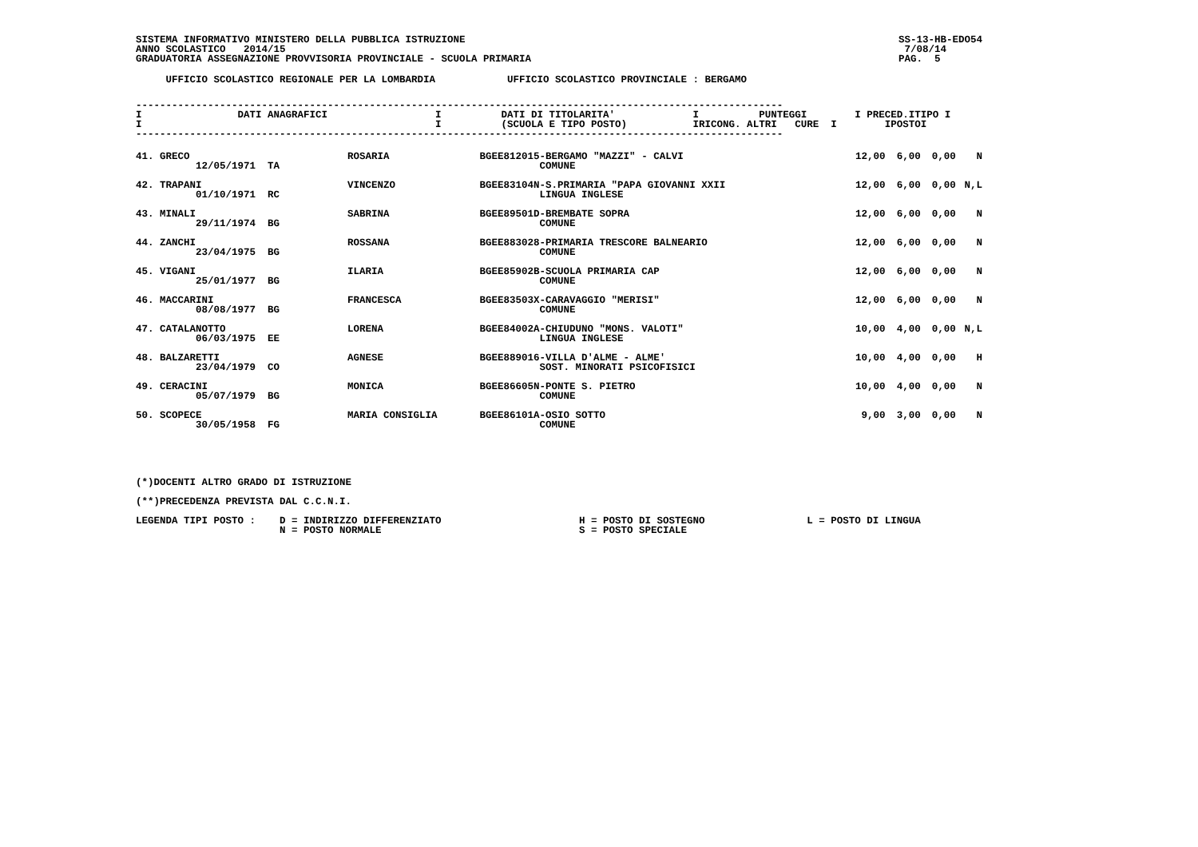SISTEMA INFORMATIVO MINISTERO DELLA PUBBLICA ISTRUZIONE
ANNO SCOLASTICO   2014/15
GRADUATORIA ASSEGNAZIONE PROVVISORIA PROVINCIALE - SCUOLA PRIMARIA
SS-13-HB-EDO54
 7/08/14
PAG.  5
     UFFICIO SCOLASTICO REGIONALE PER LA LOMBARDIA            UFFICIO SCOLASTICO PROVINCIALE : BERGAMO
------------------------------------------------------------------------------------------------------------
I                DATI ANAGRAFICI                  I          DATI DI TITOLARITA'             I          PUNTEGGI        I PRECED.ITIPO I
I                                                 I          (SCUOLA E TIPO POSTO)           IRICONG. ALTRI   CURE  I        IPOSTOI
------------------------------------------------------------------------------------------------------------
| 41. GRECO 12/05/1971 TA | ROSARIA | BGEE812015-BERGAMO "MAZZI" - CALVI COMUNE | 12,00 | 6,00 | 0,00 | N |
| 42. TRAPANI 01/10/1971 RC | VINCENZO | BGEE83104N-S.PRIMARIA "PAPA GIOVANNI XXII LINGUA INGLESE | 12,00 | 6,00 | 0,00 | N,L |
| 43. MINALI 29/11/1974 BG | SABRINA | BGEE89501D-BREMBATE SOPRA COMUNE | 12,00 | 6,00 | 0,00 | N |
| 44. ZANCHI 23/04/1975 BG | ROSSANA | BGEE883028-PRIMARIA TRESCORE BALNEARIO COMUNE | 12,00 | 6,00 | 0,00 | N |
| 45. VIGANI 25/01/1977 BG | ILARIA | BGEE85902B-SCUOLA PRIMARIA CAP COMUNE | 12,00 | 6,00 | 0,00 | N |
| 46. MACCARINI 08/08/1977 BG | FRANCESCA | BGEE83503X-CARAVAGGIO "MERISI" COMUNE | 12,00 | 6,00 | 0,00 | N |
| 47. CATALANOTTO 06/03/1975 EE | LORENA | BGEE84002A-CHIUDUNO "MONS. VALOTI" LINGUA INGLESE | 10,00 | 4,00 | 0,00 | N,L |
| 48. BALZARETTI 23/04/1979 CO | AGNESE | BGEE889016-VILLA D'ALME - ALME' SOST. MINORATI PSICOFISICI | 10,00 | 4,00 | 0,00 | H |
| 49. CERACINI 05/07/1979 BG | MONICA | BGEE86605N-PONTE S. PIETRO COMUNE | 10,00 | 4,00 | 0,00 | N |
| 50. SCOPECE 30/05/1958 FG | MARIA CONSIGLIA | BGEE86101A-OSIO SOTTO COMUNE | 9,00 | 3,00 | 0,00 | N |
(*)DOCENTI ALTRO GRADO DI ISTRUZIONE

(**)PRECEDENZA PREVISTA DAL C.C.N.I.

LEGENDA TIPI POSTO :    D = INDIRIZZO DIFFERENZIATO                       H = POSTO DI SOSTEGNO                 L = POSTO DI LINGUA
                        N = POSTO NORMALE                                 S = POSTO SPECIALE